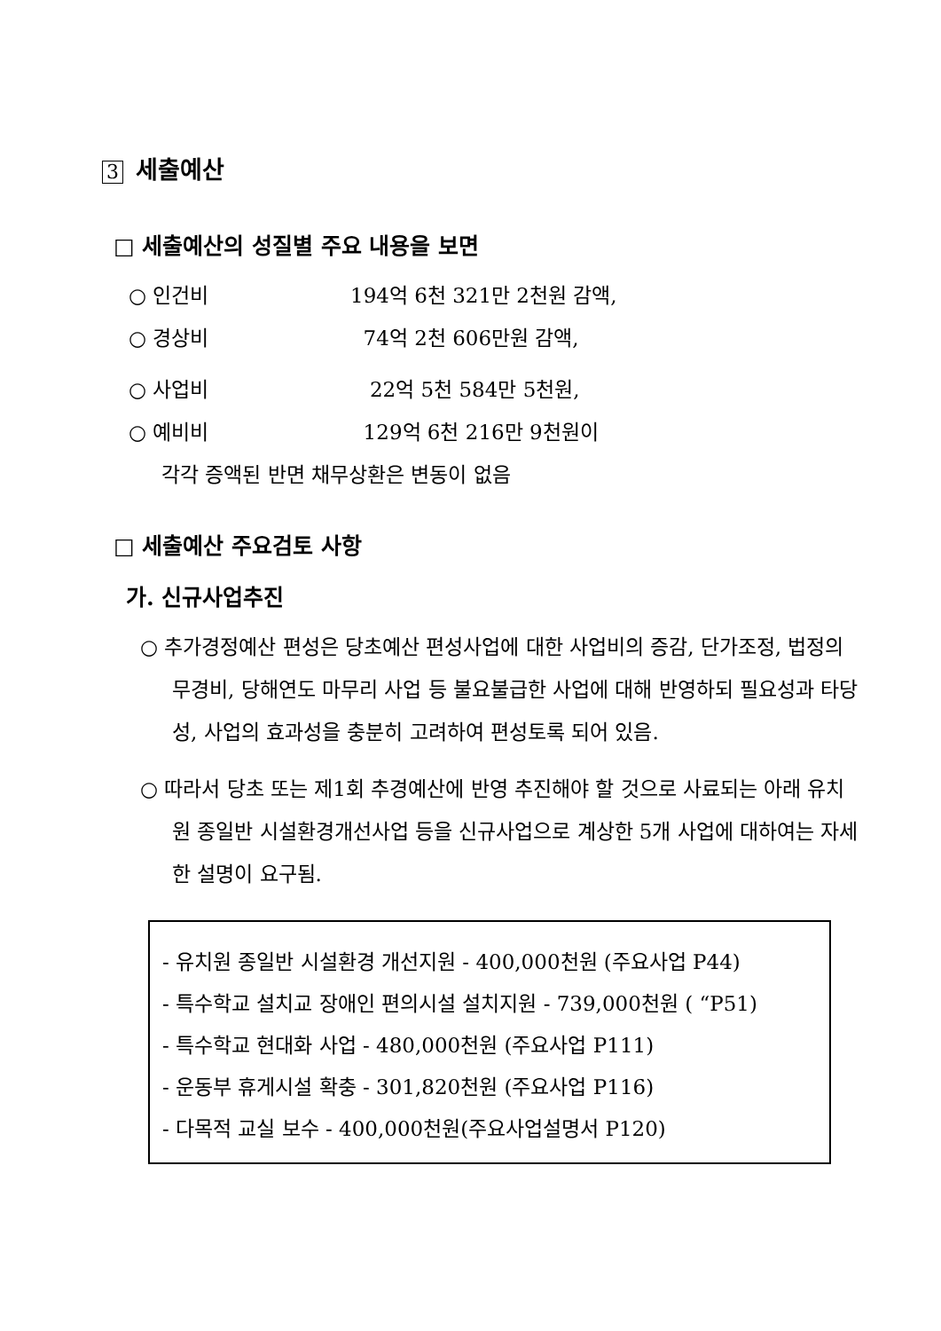3 세출예산
□ 세출예산의 성질별 주요 내용을 보면
○ 인건비 194억 6천 321만 2천원 감액,
○ 경상비 74억 2천 606만원 감액,
○ 사업비 22억 5천 584만 5천원,
○ 예비비 129억 6천 216만 9천원이
각각 증액된 반면 채무상환은 변동이 없음
□ 세출예산 주요검토 사항
가. 신규사업추진
○ 추가경정예산 편성은 당초예산 편성사업에 대한 사업비의 증감, 단가조정, 법정의무경비, 당해연도 마무리 사업 등 불요불급한 사업에 대해 반영하되 필요성과 타당성, 사업의 효과성을 충분히 고려하여 편성토록 되어 있음.
○ 따라서 당초 또는 제1회 추경예산에 반영 추진해야 할 것으로 사료되는 아래 유치원 종일반 시설환경개선사업 등을 신규사업으로 계상한 5개 사업에 대하여는 자세한 설명이 요구됨.
- 유치원 종일반 시설환경 개선지원 - 400,000천원 (주요사업 P44)
- 특수학교 설치교 장애인 편의시설 설치지원 - 739,000천원 ( “P51)
- 특수학교 현대화 사업 - 480,000천원 (주요사업 P111)
- 운동부 휴게시설 확충 - 301,820천원 (주요사업 P116)
- 다목적 교실 보수 - 400,000천원(주요사업설명서 P120)